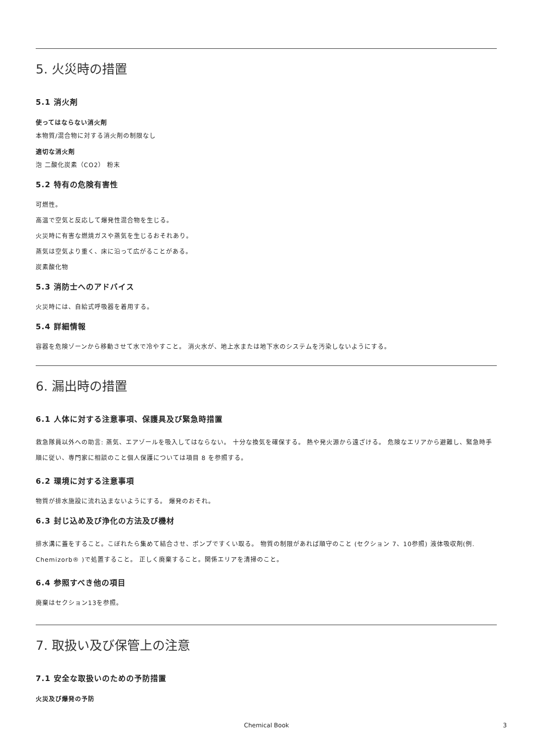5. 火災時の措置
5.1 消火剤
使ってはならない消火剤
本物質/混合物に対する消火剤の制限なし
適切な消火剤
泡 二酸化炭素（CO2） 粉末
5.2 特有の危険有害性
可燃性。
高温で空気と反応して爆発性混合物を生じる。
火災時に有害な燃焼ガスや蒸気を生じるおそれあり。
蒸気は空気より重く、床に沿って広がることがある。
炭素酸化物
5.3 消防士へのアドバイス
火災時には、自給式呼吸器を着用する。
5.4 詳細情報
容器を危険ゾーンから移動させて水で冷やすこと。 消火水が、地上水または地下水のシステムを汚染しないようにする。
6. 漏出時の措置
6.1 人体に対する注意事項、保護具及び緊急時措置
救急隊員以外への助言: 蒸気、エアゾールを吸入してはならない。 十分な換気を確保する。 熱や発火源から遠ざける。 危険なエリアから避難し、緊急時手順に従い、専門家に相談のこと個人保護については項目 8 を参照する。
6.2 環境に対する注意事項
物質が排水施設に流れ込まないようにする。 爆発のおそれ。
6.3 封じ込め及び浄化の方法及び機材
排水溝に蓋をすること。こぼれたら集めて結合させ、ポンプですくい取る。 物質の制限があれば順守のこと (セクション 7、10参照) 液体吸収剤(例. Chemizorb® )で処置すること。 正しく廃棄すること。関係エリアを清掃のこと。
6.4 参照すべき他の項目
廃棄はセクション13を参照。
7. 取扱い及び保管上の注意
7.1 安全な取扱いのための予防措置
火災及び爆発の予防
Chemical Book 3